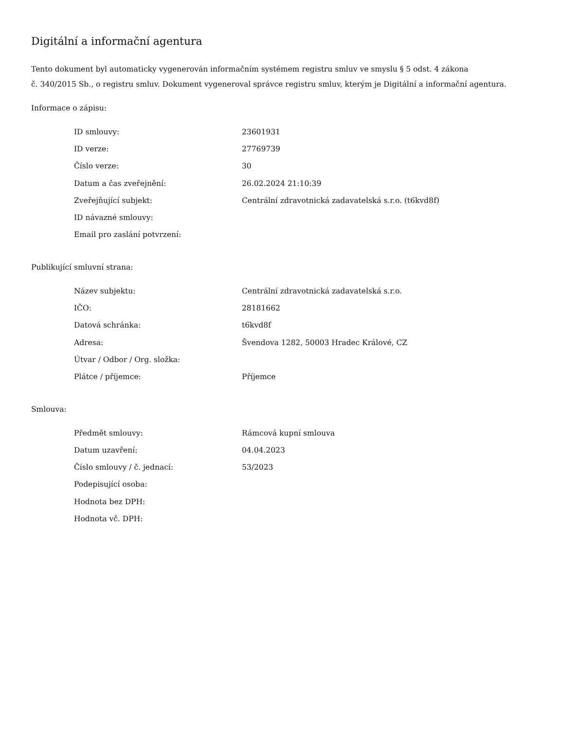Digitální a informační agentura
Tento dokument byl automaticky vygenerován informačním systémem registru smluv ve smyslu § 5 odst. 4 zákona
č. 340/2015 Sb., o registru smluv. Dokument vygeneroval správce registru smluv, kterým je Digitální a informační agentura.
Informace o zápisu:
| ID smlouvy: | 23601931 |
| ID verze: | 27769739 |
| Číslo verze: | 30 |
| Datum a čas zveřejnění: | 26.02.2024 21:10:39 |
| Zveřejňující subjekt: | Centrální zdravotnická zadavatelská s.r.o. (t6kvd8f) |
| ID návazné smlouvy: | |
| Email pro zaslání potvrzení: | |
Publikující smluvní strana:
| Název subjektu: | Centrální zdravotnická zadavatelská s.r.o. |
| IČO: | 28181662 |
| Datová schránka: | t6kvd8f |
| Adresa: | Švendova 1282, 50003 Hradec Králové, CZ |
| Útvar / Odbor / Org. složka: | |
| Plátce / příjemce: | Příjemce |
Smlouva:
| Předmět smlouvy: | Rámcová kupní smlouva |
| Datum uzavření: | 04.04.2023 |
| Číslo smlouvy / č. jednací: | 53/2023 |
| Podepisující osoba: | |
| Hodnota bez DPH: | |
| Hodnota vč. DPH: | |